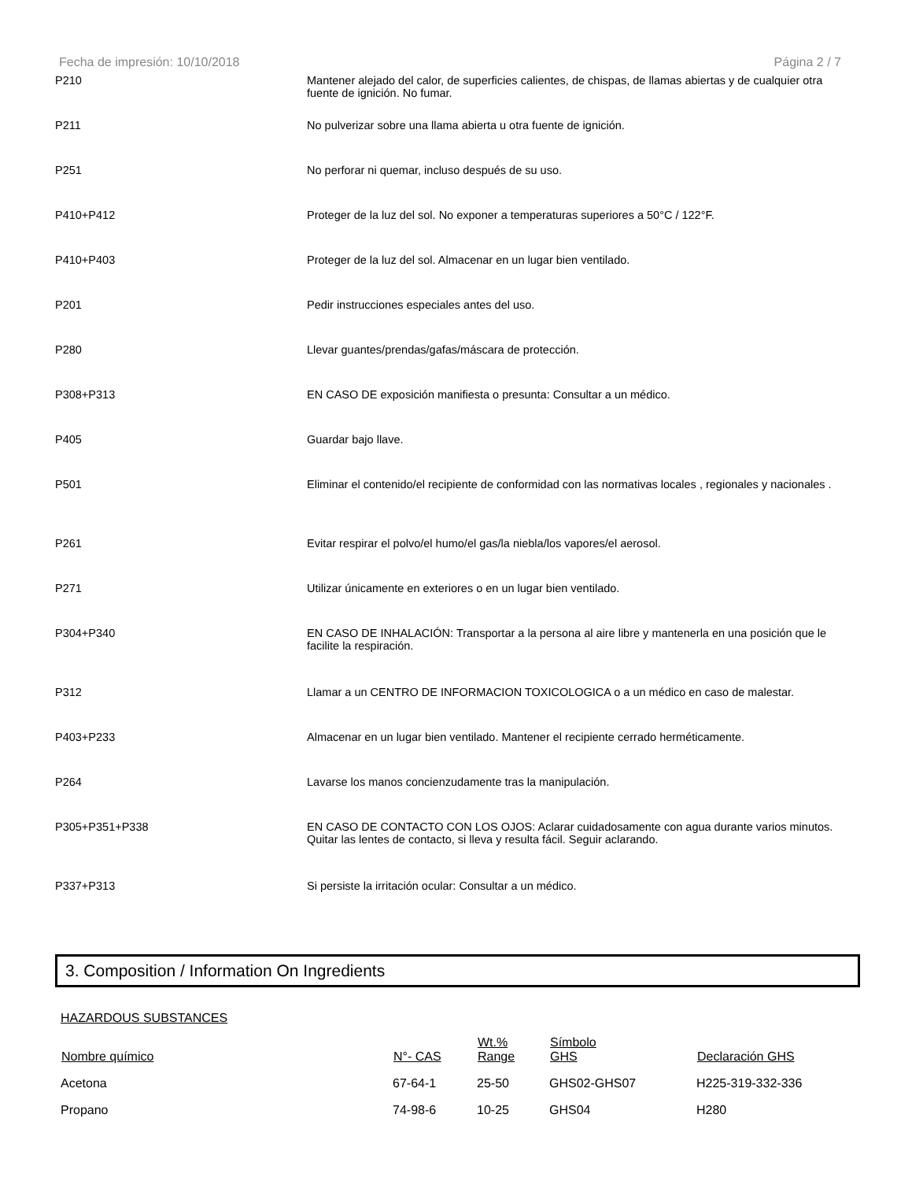Fecha de impresión: 10/10/2018 Página 2 / 7
| P210 | Mantener alejado del calor, de superficies calientes, de chispas, de llamas abiertas y de cualquier otra fuente de ignición. No fumar. |
| P211 | No pulverizar sobre una llama abierta u otra fuente de ignición. |
| P251 | No perforar ni quemar, incluso después de su uso. |
| P410+P412 | Proteger de la luz del sol. No exponer a temperaturas superiores a 50°C / 122°F. |
| P410+P403 | Proteger de la luz del sol. Almacenar en un lugar bien ventilado. |
| P201 | Pedir instrucciones especiales antes del uso. |
| P280 | Llevar guantes/prendas/gafas/máscara de protección. |
| P308+P313 | EN CASO DE exposición manifiesta o presunta: Consultar a un médico. |
| P405 | Guardar bajo llave. |
| P501 | Eliminar el contenido/el recipiente de conformidad con las normativas locales , regionales y nacionales . |
| P261 | Evitar respirar el polvo/el humo/el gas/la niebla/los vapores/el aerosol. |
| P271 | Utilizar únicamente en exteriores o en un lugar bien ventilado. |
| P304+P340 | EN CASO DE INHALACIÓN: Transportar a la persona al aire libre y mantenerla en una posición que le facilite la respiración. |
| P312 | Llamar a un CENTRO DE INFORMACION TOXICOLOGICA o a un médico en caso de malestar. |
| P403+P233 | Almacenar en un lugar bien ventilado. Mantener el recipiente cerrado herméticamente. |
| P264 | Lavarse los manos concienzudamente tras la manipulación. |
| P305+P351+P338 | EN CASO DE CONTACTO CON LOS OJOS: Aclarar cuidadosamente con agua durante varios minutos. Quitar las lentes de contacto, si lleva y resulta fácil. Seguir aclarando. |
| P337+P313 | Si persiste la irritación ocular: Consultar a un médico. |
3. Composition / Information On Ingredients
HAZARDOUS SUBSTANCES
| Nombre químico | N°- CAS | Wt.% Range | Símbolo GHS | Declaración GHS |
| --- | --- | --- | --- | --- |
| Acetona | 67-64-1 | 25-50 | GHS02-GHS07 | H225-319-332-336 |
| Propano | 74-98-6 | 10-25 | GHS04 | H280 |